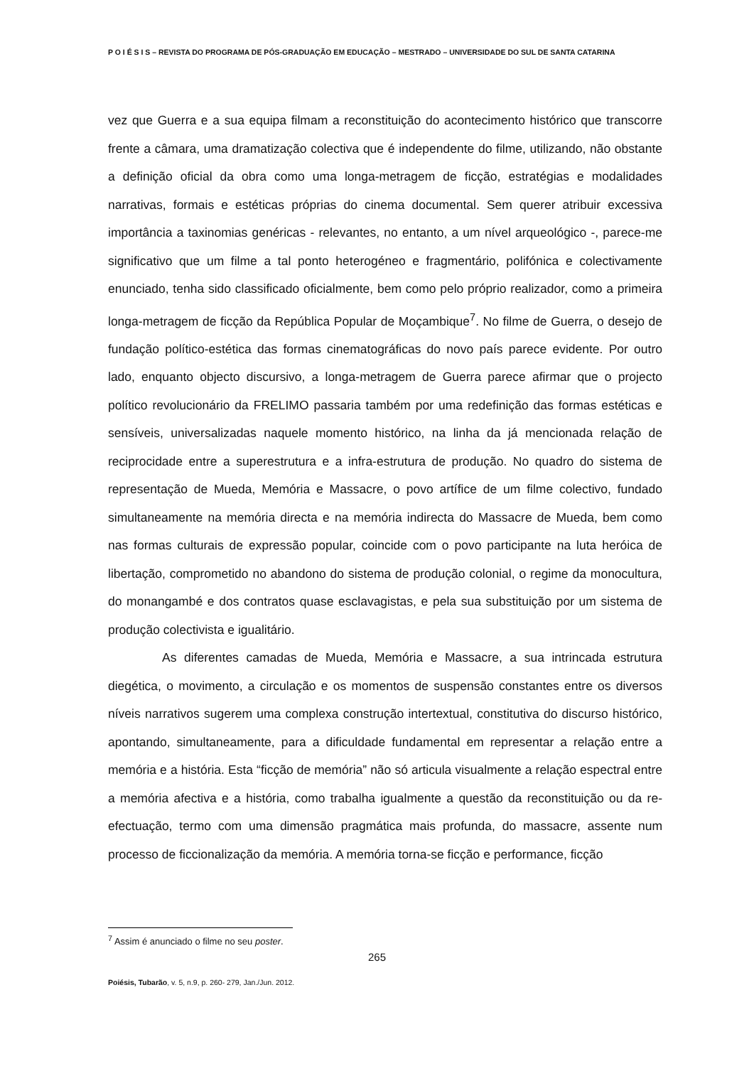P O I É S I S – REVISTA DO PROGRAMA DE PÓS-GRADUAÇÃO EM EDUCAÇÃO – MESTRADO – UNIVERSIDADE DO SUL DE SANTA CATARINA
vez que Guerra e a sua equipa filmam a reconstituição do acontecimento histórico que transcorre frente a câmara, uma dramatização colectiva que é independente do filme, utilizando, não obstante a definição oficial da obra como uma longa-metragem de ficção, estratégias e modalidades narrativas, formais e estéticas próprias do cinema documental. Sem querer atribuir excessiva importância a taxinomias genéricas - relevantes, no entanto, a um nível arqueológico -, parece-me significativo que um filme a tal ponto heterogéneo e fragmentário, polifónica e colectivamente enunciado, tenha sido classificado oficialmente, bem como pelo próprio realizador, como a primeira longa-metragem de ficção da República Popular de Moçambique<sup>7</sup>. No filme de Guerra, o desejo de fundação político-estética das formas cinematográficas do novo país parece evidente. Por outro lado, enquanto objecto discursivo, a longa-metragem de Guerra parece afirmar que o projecto político revolucionário da FRELIMO passaria também por uma redefinição das formas estéticas e sensíveis, universalizadas naquele momento histórico, na linha da já mencionada relação de reciprocidade entre a superestrutura e a infra-estrutura de produção. No quadro do sistema de representação de Mueda, Memória e Massacre, o povo artífice de um filme colectivo, fundado simultaneamente na memória directa e na memória indirecta do Massacre de Mueda, bem como nas formas culturais de expressão popular, coincide com o povo participante na luta heróica de libertação, comprometido no abandono do sistema de produção colonial, o regime da monocultura, do monangambé e dos contratos quase esclavagistas, e pela sua substituição por um sistema de produção colectivista e igualitário.
As diferentes camadas de Mueda, Memória e Massacre, a sua intrincada estrutura diegética, o movimento, a circulação e os momentos de suspensão constantes entre os diversos níveis narrativos sugerem uma complexa construção intertextual, constitutiva do discurso histórico, apontando, simultaneamente, para a dificuldade fundamental em representar a relação entre a memória e a história. Esta “ficção de memória” não só articula visualmente a relação espectral entre a memória afectiva e a história, como trabalha igualmente a questão da reconstituição ou da re-efectuação, termo com uma dimensão pragmática mais profunda, do massacre, assente num processo de ficcionalização da memória. A memória torna-se ficção e performance, ficção
<sup>7</sup> Assim é anunciado o filme no seu poster.
265
Poiésis, Tubarão, v. 5, n.9, p. 260- 279, Jan./Jun. 2012.